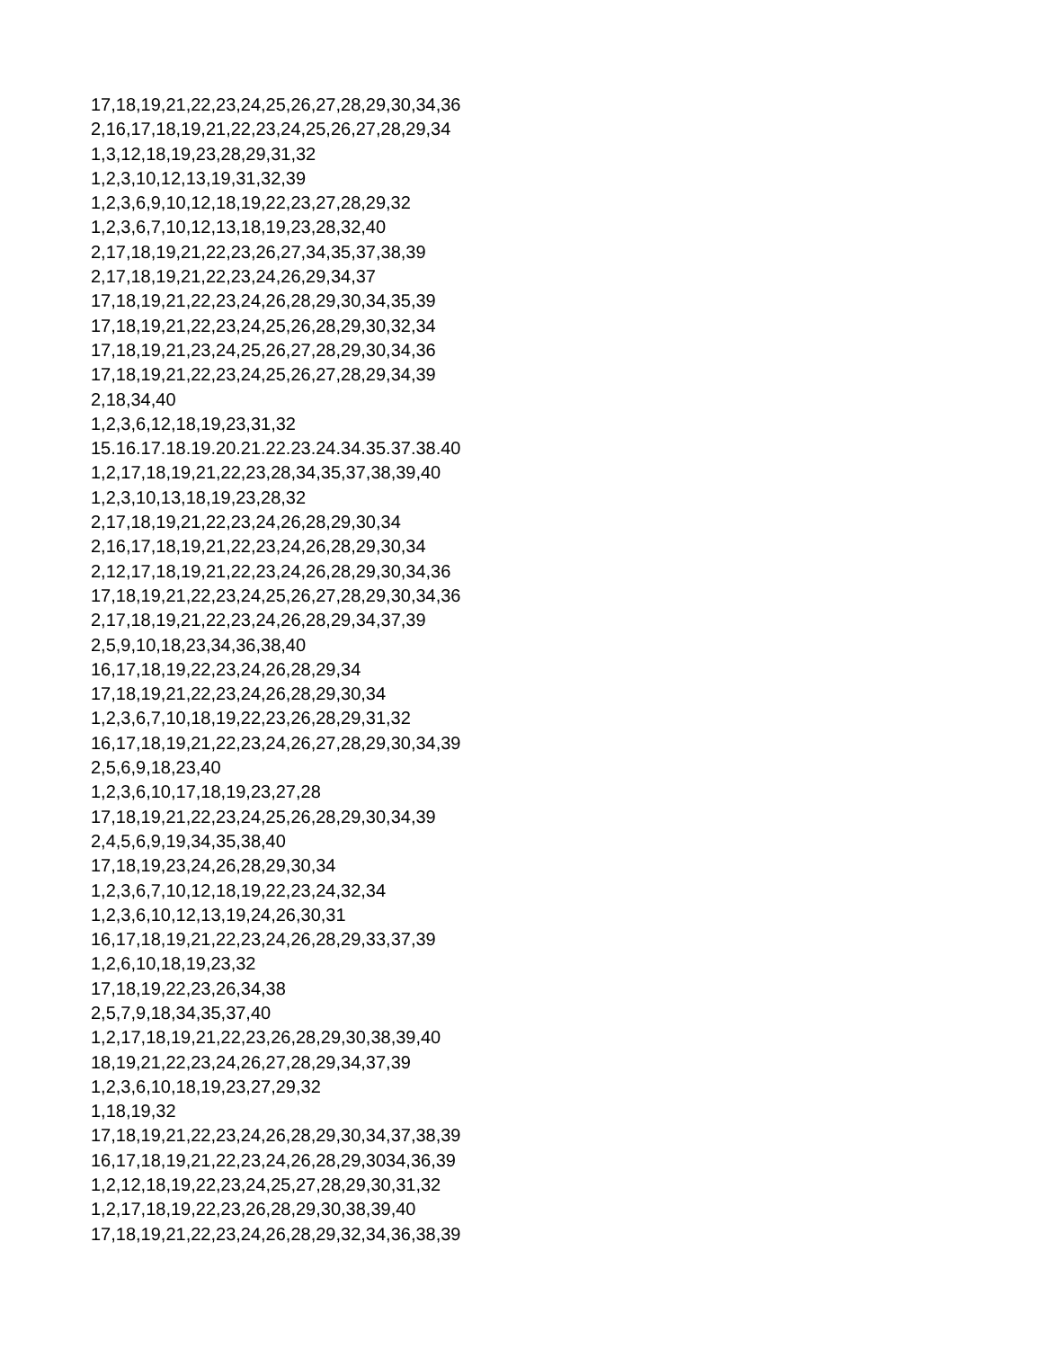17,18,19,21,22,23,24,25,26,27,28,29,30,34,36
2,16,17,18,19,21,22,23,24,25,26,27,28,29,34
1,3,12,18,19,23,28,29,31,32
1,2,3,10,12,13,19,31,32,39
1,2,3,6,9,10,12,18,19,22,23,27,28,29,32
1,2,3,6,7,10,12,13,18,19,23,28,32,40
2,17,18,19,21,22,23,26,27,34,35,37,38,39
2,17,18,19,21,22,23,24,26,29,34,37
17,18,19,21,22,23,24,26,28,29,30,34,35,39
17,18,19,21,22,23,24,25,26,28,29,30,32,34
17,18,19,21,23,24,25,26,27,28,29,30,34,36
17,18,19,21,22,23,24,25,26,27,28,29,34,39
2,18,34,40
1,2,3,6,12,18,19,23,31,32
15.16.17.18.19.20.21.22.23.24.34.35.37.38.40
1,2,17,18,19,21,22,23,28,34,35,37,38,39,40
1,2,3,10,13,18,19,23,28,32
2,17,18,19,21,22,23,24,26,28,29,30,34
2,16,17,18,19,21,22,23,24,26,28,29,30,34
2,12,17,18,19,21,22,23,24,26,28,29,30,34,36
17,18,19,21,22,23,24,25,26,27,28,29,30,34,36
2,17,18,19,21,22,23,24,26,28,29,34,37,39
2,5,9,10,18,23,34,36,38,40
16,17,18,19,22,23,24,26,28,29,34
17,18,19,21,22,23,24,26,28,29,30,34
1,2,3,6,7,10,18,19,22,23,26,28,29,31,32
16,17,18,19,21,22,23,24,26,27,28,29,30,34,39
2,5,6,9,18,23,40
1,2,3,6,10,17,18,19,23,27,28
17,18,19,21,22,23,24,25,26,28,29,30,34,39
2,4,5,6,9,19,34,35,38,40
17,18,19,23,24,26,28,29,30,34
1,2,3,6,7,10,12,18,19,22,23,24,32,34
1,2,3,6,10,12,13,19,24,26,30,31
16,17,18,19,21,22,23,24,26,28,29,33,37,39
1,2,6,10,18,19,23,32
17,18,19,22,23,26,34,38
2,5,7,9,18,34,35,37,40
1,2,17,18,19,21,22,23,26,28,29,30,38,39,40
18,19,21,22,23,24,26,27,28,29,34,37,39
1,2,3,6,10,18,19,23,27,29,32
1,18,19,32
17,18,19,21,22,23,24,26,28,29,30,34,37,38,39
16,17,18,19,21,22,23,24,26,28,29,3034,36,39
1,2,12,18,19,22,23,24,25,27,28,29,30,31,32
1,2,17,18,19,22,23,26,28,29,30,38,39,40
17,18,19,21,22,23,24,26,28,29,32,34,36,38,39